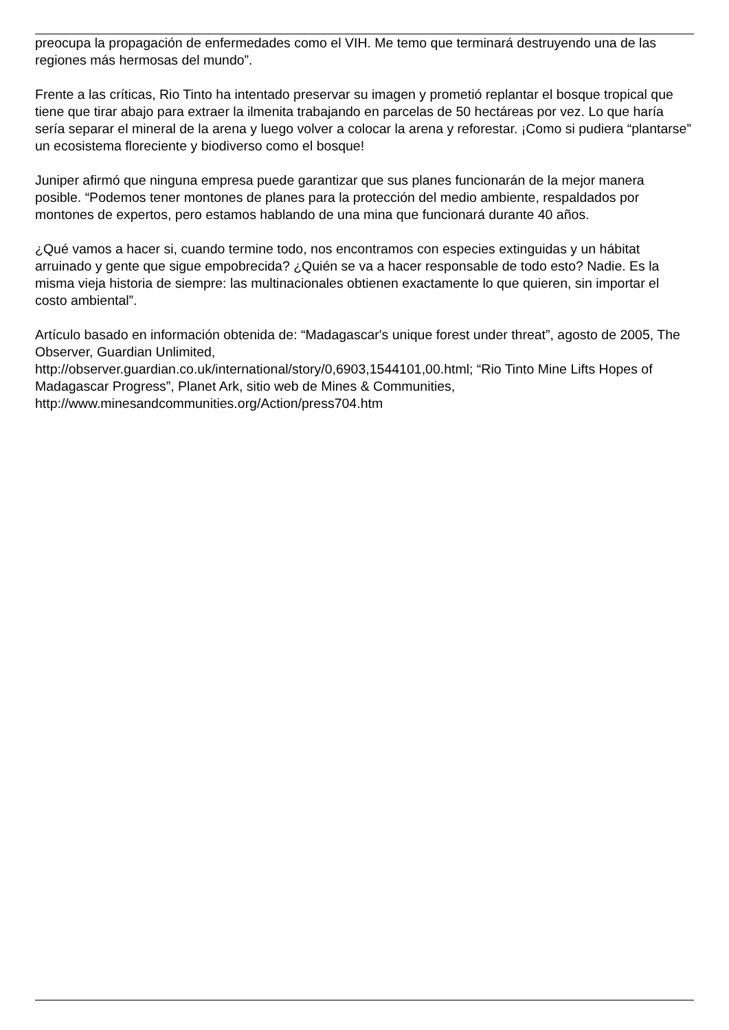preocupa la propagación de enfermedades como el VIH. Me temo que terminará destruyendo una de las regiones más hermosas del mundo”.
Frente a las críticas, Rio Tinto ha intentado preservar su imagen y prometió replantar el bosque tropical que tiene que tirar abajo para extraer la ilmenita trabajando en parcelas de 50 hectáreas por vez. Lo que haría sería separar el mineral de la arena y luego volver a colocar la arena y reforestar. ¡Como si pudiera “plantarse” un ecosistema floreciente y biodiverso como el bosque!
Juniper afirmó que ninguna empresa puede garantizar que sus planes funcionarán de la mejor manera posible. “Podemos tener montones de planes para la protección del medio ambiente, respaldados por montones de expertos, pero estamos hablando de una mina que funcionará durante 40 años.
¿Qué vamos a hacer si, cuando termine todo, nos encontramos con especies extinguidas y un hábitat arruinado y gente que sigue empobrecida? ¿Quién se va a hacer responsable de todo esto? Nadie. Es la misma vieja historia de siempre: las multinacionales obtienen exactamente lo que quieren, sin importar el costo ambiental”.
Artículo basado en información obtenida de: “Madagascar's unique forest under threat”, agosto de 2005, The Observer, Guardian Unlimited,
http://observer.guardian.co.uk/international/story/0,6903,1544101,00.html; “Rio Tinto Mine Lifts Hopes of Madagascar Progress”, Planet Ark, sitio web de Mines & Communities,
http://www.minesandcommunities.org/Action/press704.htm